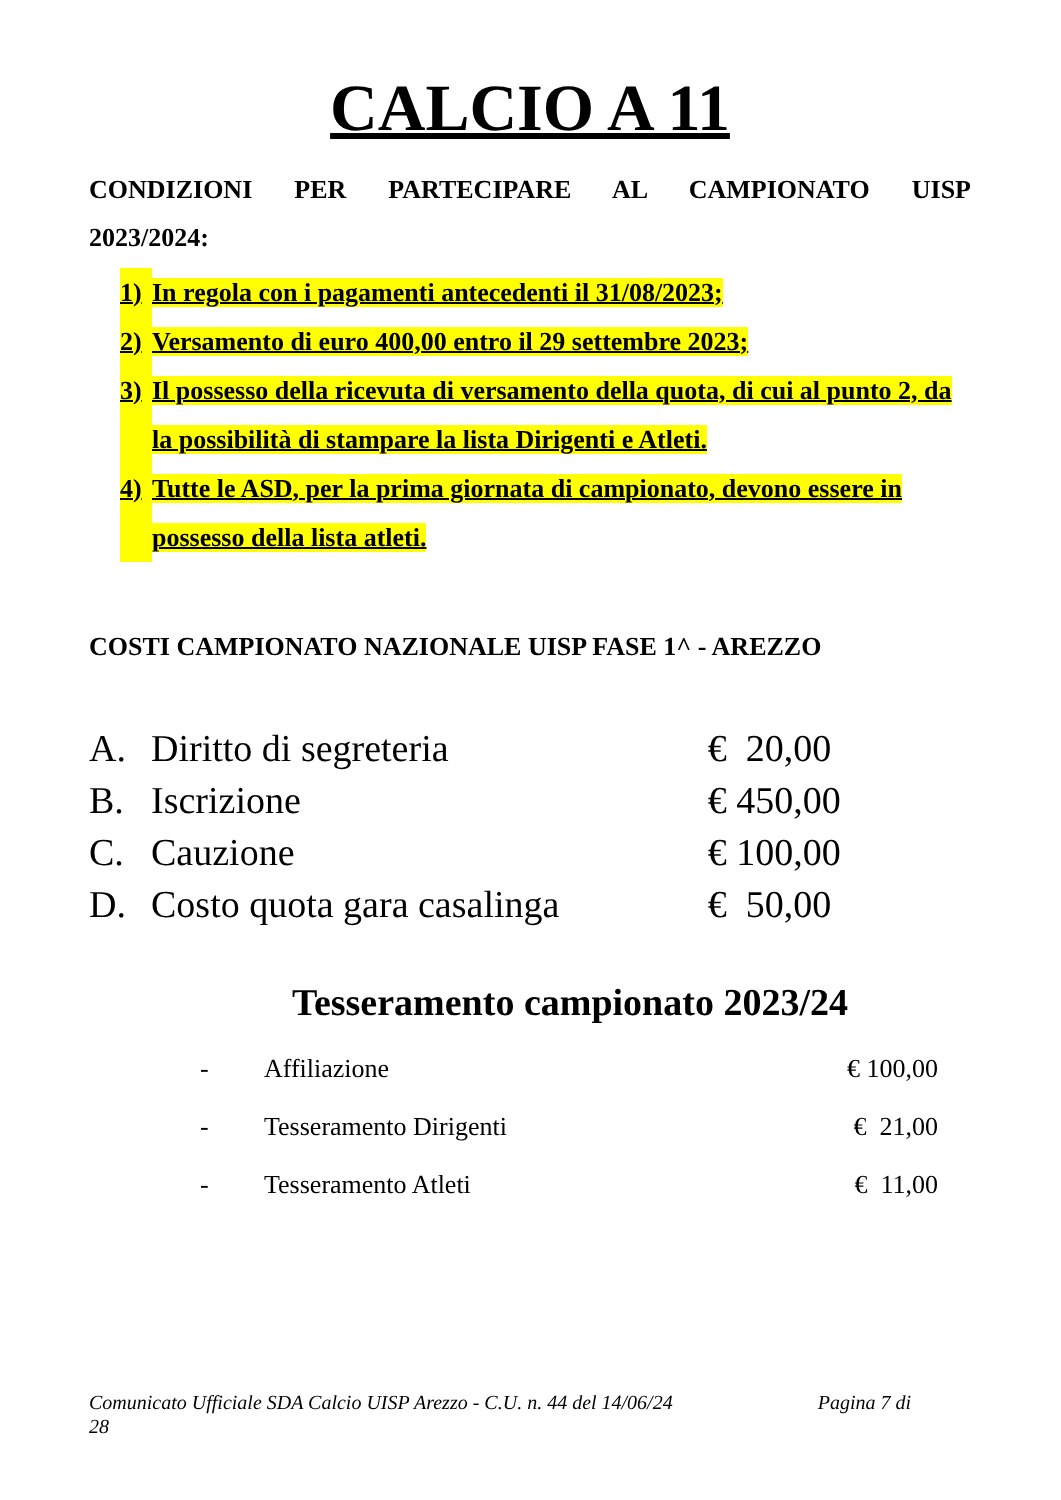CALCIO A 11
CONDIZIONI PER PARTECIPARE AL CAMPIONATO UISP
2023/2024:
1) In regola con i pagamenti antecedenti il 31/08/2023;
2) Versamento di euro 400,00 entro il 29 settembre 2023;
3) Il possesso della ricevuta di versamento della quota, di cui al punto 2, da la possibilità di stampare la lista Dirigenti e Atleti.
4) Tutte le ASD, per la prima giornata di campionato, devono essere in possesso della lista atleti.
COSTI CAMPIONATO NAZIONALE UISP FASE 1^ - AREZZO
| A. | Diritto di segreteria | € 20,00 |
| B. | Iscrizione | € 450,00 |
| C. | Cauzione | € 100,00 |
| D. | Costo quota gara casalinga | € 50,00 |
Tesseramento campionato 2023/24
| - | Affiliazione | € 100,00 |
| - | Tesseramento Dirigenti | € 21,00 |
| - | Tesseramento Atleti | € 11,00 |
Comunicato Ufficiale SDA Calcio UISP Arezzo - C.U. n. 44 del 14/06/24 Pagina 7 di
28